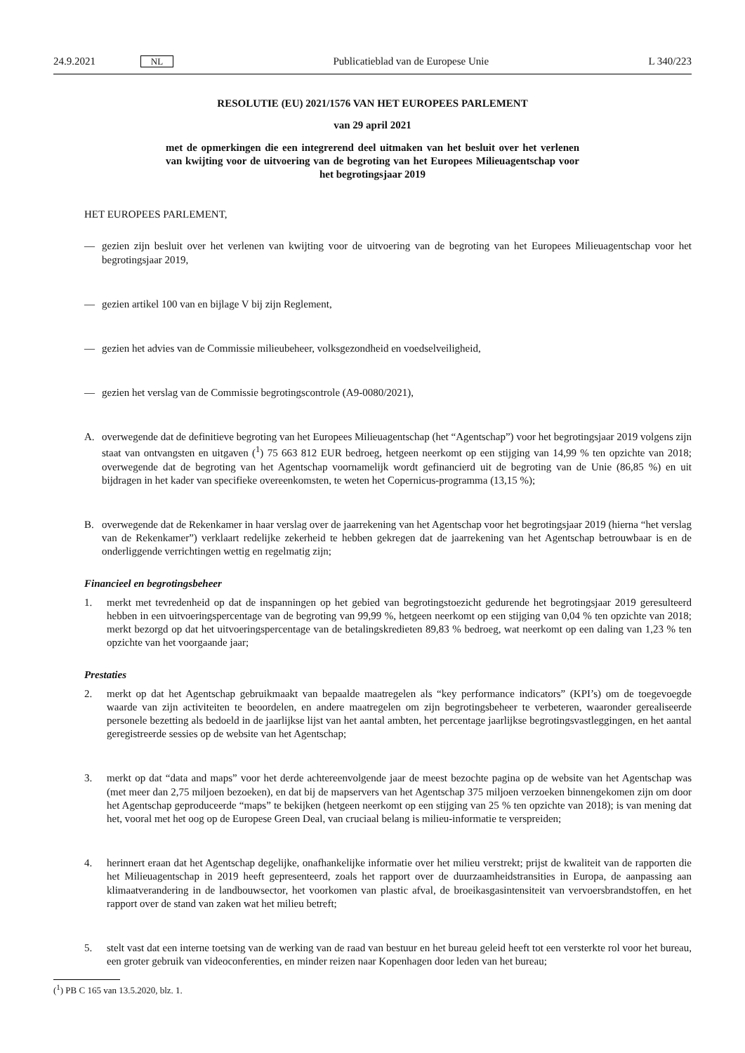24.9.2021 NL Publicatieblad van de Europese Unie L 340/223
RESOLUTIE (EU) 2021/1576 VAN HET EUROPEES PARLEMENT
van 29 april 2021
met de opmerkingen die een integrerend deel uitmaken van het besluit over het verlenen van kwijting voor de uitvoering van de begroting van het Europees Milieuagentschap voor het begrotingsjaar 2019
HET EUROPEES PARLEMENT,
— gezien zijn besluit over het verlenen van kwijting voor de uitvoering van de begroting van het Europees Milieuagentschap voor het begrotingsjaar 2019,
— gezien artikel 100 van en bijlage V bij zijn Reglement,
— gezien het advies van de Commissie milieubeheer, volksgezondheid en voedselveiligheid,
— gezien het verslag van de Commissie begrotingscontrole (A9-0080/2021),
A. overwegende dat de definitieve begroting van het Europees Milieuagentschap (het “Agentschap”) voor het begrotingsjaar 2019 volgens zijn staat van ontvangsten en uitgaven (<sup>1</sup>) 75 663 812 EUR bedroeg, hetgeen neerkomt op een stijging van 14,99 % ten opzichte van 2018; overwegende dat de begroting van het Agentschap voornamelijk wordt gefinancierd uit de begroting van de Unie (86,85 %) en uit bijdragen in het kader van specifieke overeenkomsten, te weten het Copernicus-programma (13,15 %);
B. overwegende dat de Rekenkamer in haar verslag over de jaarrekening van het Agentschap voor het begrotingsjaar 2019 (hierna “het verslag van de Rekenkamer”) verklaart redelijke zekerheid te hebben gekregen dat de jaarrekening van het Agentschap betrouwbaar is en de onderliggende verrichtingen wettig en regelmatig zijn;
Financieel en begrotingsbeheer
1. merkt met tevredenheid op dat de inspanningen op het gebied van begrotingstoezicht gedurende het begrotingsjaar 2019 geresulteerd hebben in een uitvoeringspercentage van de begroting van 99,99 %, hetgeen neerkomt op een stijging van 0,04 % ten opzichte van 2018; merkt bezorgd op dat het uitvoeringspercentage van de betalingskredieten 89,83 % bedroeg, wat neerkomt op een daling van 1,23 % ten opzichte van het voorgaande jaar;
Prestaties
2. merkt op dat het Agentschap gebruikmaakt van bepaalde maatregelen als “key performance indicators” (KPI’s) om de toegevoegde waarde van zijn activiteiten te beoordelen, en andere maatregelen om zijn begrotingsbeheer te verbeteren, waaronder gerealiseerde personele bezetting als bedoeld in de jaarlijkse lijst van het aantal ambten, het percentage jaarlijkse begrotingsvastleggingen, en het aantal geregistreerde sessies op de website van het Agentschap;
3. merkt op dat “data and maps” voor het derde achtereenvolgende jaar de meest bezochte pagina op de website van het Agentschap was (met meer dan 2,75 miljoen bezoeken), en dat bij de mapservers van het Agentschap 375 miljoen verzoeken binnengekomen zijn om door het Agentschap geproduceerde “maps” te bekijken (hetgeen neerkomt op een stijging van 25 % ten opzichte van 2018); is van mening dat het, vooral met het oog op de Europese Green Deal, van cruciaal belang is milieu-informatie te verspreiden;
4. herinnert eraan dat het Agentschap degelijke, onafhankelijke informatie over het milieu verstrekt; prijst de kwaliteit van de rapporten die het Milieuagentschap in 2019 heeft gepresenteerd, zoals het rapport over de duurzaamheidstransities in Europa, de aanpassing aan klimaatverandering in de landbouwsector, het voorkomen van plastic afval, de broeikasgasintensiteit van vervoersbrandstoffen, en het rapport over de stand van zaken wat het milieu betreft;
5. stelt vast dat een interne toetsing van de werking van de raad van bestuur en het bureau geleid heeft tot een versterkte rol voor het bureau, een groter gebruik van videoconferenties, en minder reizen naar Kopenhagen door leden van het bureau;
(<sup>1</sup>) PB C 165 van 13.5.2020, blz. 1.